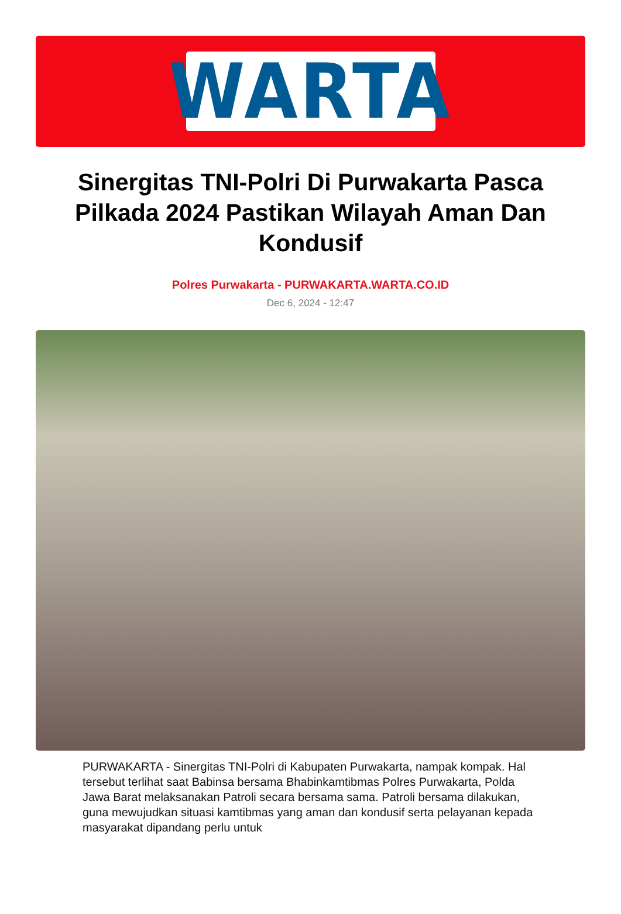WARTA
Sinergitas TNI-Polri Di Purwakarta Pasca Pilkada 2024 Pastikan Wilayah Aman Dan Kondusif
Polres Purwakarta - PURWAKARTA.WARTA.CO.ID
Dec 6, 2024 - 12:47
PURWAKARTA - Sinergitas TNI-Polri di Kabupaten Purwakarta, nampak kompak. Hal tersebut terlihat saat Babinsa bersama Bhabinkamtibmas Polres Purwakarta, Polda Jawa Barat melaksanakan Patroli secara bersama sama. Patroli bersama dilakukan, guna mewujudkan situasi kamtibmas yang aman dan kondusif serta pelayanan kepada masyarakat dipandang perlu untuk